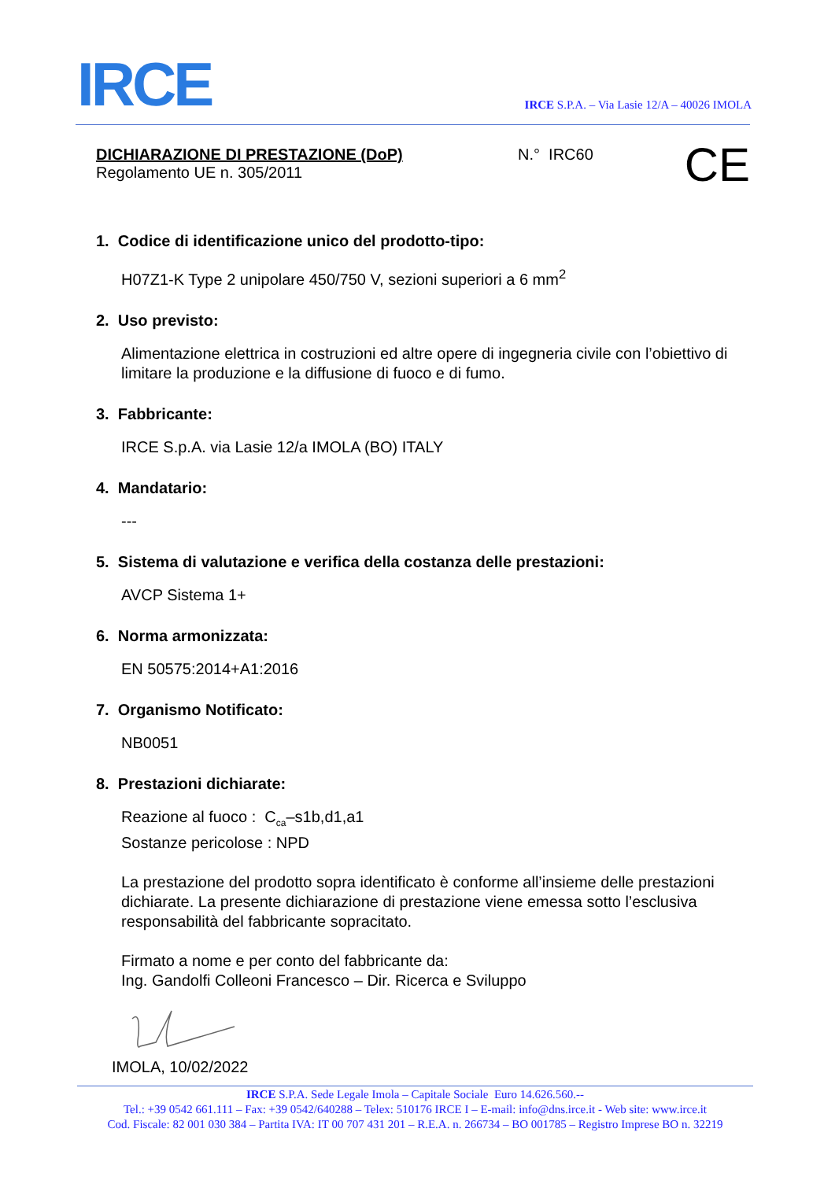IRCE
IRCE S.P.A. – Via Lasie 12/A – 40026 IMOLA
DICHIARAZIONE DI PRESTAZIONE (DoP)
Regolamento UE n. 305/2011
N.° IRC60
CE
1. Codice di identificazione unico del prodotto-tipo:
H07Z1-K Type 2 unipolare 450/750 V, sezioni superiori a 6 mm<sup>2</sup>
2. Uso previsto:
Alimentazione elettrica in costruzioni ed altre opere di ingegneria civile con l’obiettivo di limitare la produzione e la diffusione di fuoco e di fumo.
3. Fabbricante:
IRCE S.p.A. via Lasie 12/a IMOLA (BO) ITALY
4. Mandatario:
---
5. Sistema di valutazione e verifica della costanza delle prestazioni:
AVCP Sistema 1+
6. Norma armonizzata:
EN 50575:2014+A1:2016
7. Organismo Notificato:
NB0051
8. Prestazioni dichiarate:
Reazione al fuoco : C<sub>ca</sub>–s1b,d1,a1
Sostanze pericolose : NPD
La prestazione del prodotto sopra identificato è conforme all’insieme delle prestazioni dichiarate. La presente dichiarazione di prestazione viene emessa sotto l’esclusiva responsabilità del fabbricante sopracitato.
Firmato a nome e per conto del fabbricante da:
Ing. Gandolfi Colleoni Francesco – Dir. Ricerca e Sviluppo
IMOLA, 10/02/2022
IRCE S.P.A. Sede Legale Imola – Capitale Sociale Euro 14.626.560.--
Tel.: +39 0542 661.111 – Fax: +39 0542/640288 – Telex: 510176 IRCE I – E-mail: info@dns.irce.it - Web site: www.irce.it
Cod. Fiscale: 82 001 030 384 – Partita IVA: IT 00 707 431 201 – R.E.A. n. 266734 – BO 001785 – Registro Imprese BO n. 32219